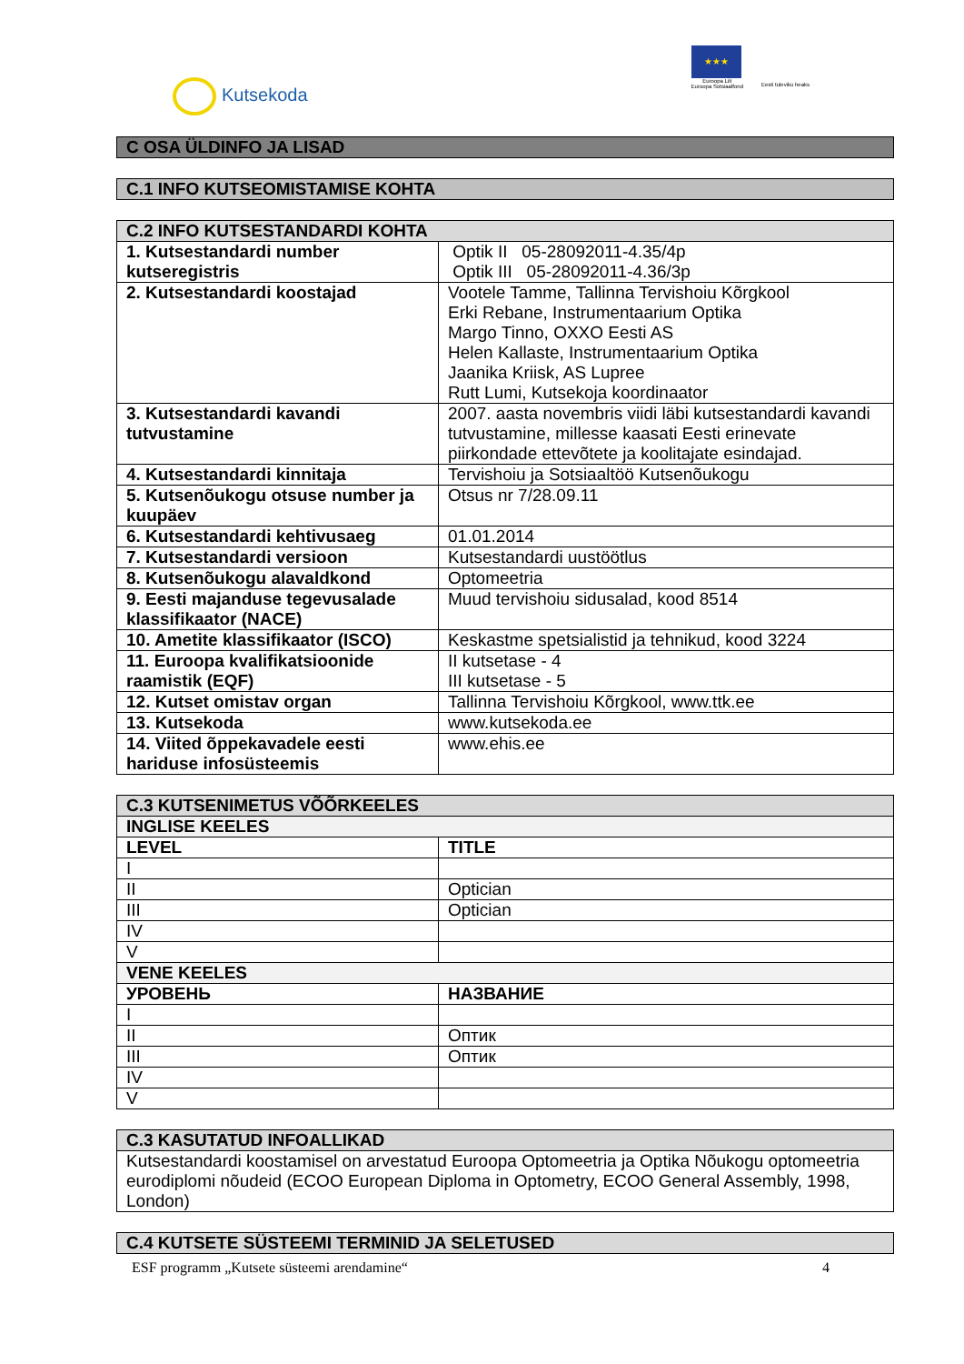Kutsekoda
★★★
Euroopa Liit
Euroopa Sotsiaalfond
Eesti tuleviku heaks
| C OSA ÜLDINFO JA LISAD |
| --- |
| C.1 INFO KUTSEOMISTAMISE KOHTA |
| --- |
| C.2 INFO KUTSESTANDARDI KOHTA | |
| --- | --- |
| 1. Kutsestandardi number kutseregistris | Optik II 05-28092011-4.35/4p Optik III 05-28092011-4.36/3p |
| 2. Kutsestandardi koostajad | Vootele Tamme, Tallinna Tervishoiu Kõrgkool Erki Rebane, Instrumentaarium Optika Margo Tinno, OXXO Eesti AS Helen Kallaste, Instrumentaarium Optika Jaanika Kriisk, AS Lupree Rutt Lumi, Kutsekoja koordinaator |
| 3. Kutsestandardi kavandi tutvustamine | 2007. aasta novembris viidi läbi kutsestandardi kavandi tutvustamine, millesse kaasati Eesti erinevate piirkondade ettevõtete ja koolitajate esindajad. |
| 4. Kutsestandardi kinnitaja | Tervishoiu ja Sotsiaaltöö Kutsenõukogu |
| 5. Kutsenõukogu otsuse number ja kuupäev | Otsus nr 7/28.09.11 |
| 6. Kutsestandardi kehtivusaeg | 01.01.2014 |
| 7. Kutsestandardi versioon | Kutsestandardi uustöötlus |
| 8. Kutsenõukogu alavaldkond | Optomeetria |
| 9. Eesti majanduse tegevusalade klassifikaator (NACE) | Muud tervishoiu sidusalad, kood 8514 |
| 10. Ametite klassifikaator (ISCO) | Keskastme spetsialistid ja tehnikud, kood 3224 |
| 11. Euroopa kvalifikatsioonide raamistik (EQF) | II kutsetase - 4 III kutsetase - 5 |
| 12. Kutset omistav organ | Tallinna Tervishoiu Kõrgkool, www.ttk.ee |
| 13. Kutsekoda | www.kutsekoda.ee |
| 14. Viited õppekavadele eesti hariduse infosüsteemis | www.ehis.ee |
| C.3 KUTSENIMETUS VÕÕRKEELES | |
| --- | --- |
| INGLISE KEELES | |
| LEVEL | TITLE |
| I | |
| II | Optician |
| III | Optician |
| IV | |
| V | |
| VENE KEELES | |
| УРОВЕНЬ | НАЗВАНИЕ |
| I | |
| II | Оптик |
| III | Оптик |
| IV | |
| V | |
| C.3 KASUTATUD INFOALLIKAD |
| --- |
| Kutsestandardi koostamisel on arvestatud Euroopa Optomeetria ja Optika Nõukogu optomeetria eurodiplomi nõudeid (ECOO European Diploma in Optometry, ECOO General Assembly, 1998, London) |
| C.4 KUTSETE SÜSTEEMI TERMINID JA SELETUSED |
| --- |
ESF programm „Kutsete süsteemi arendamine“4